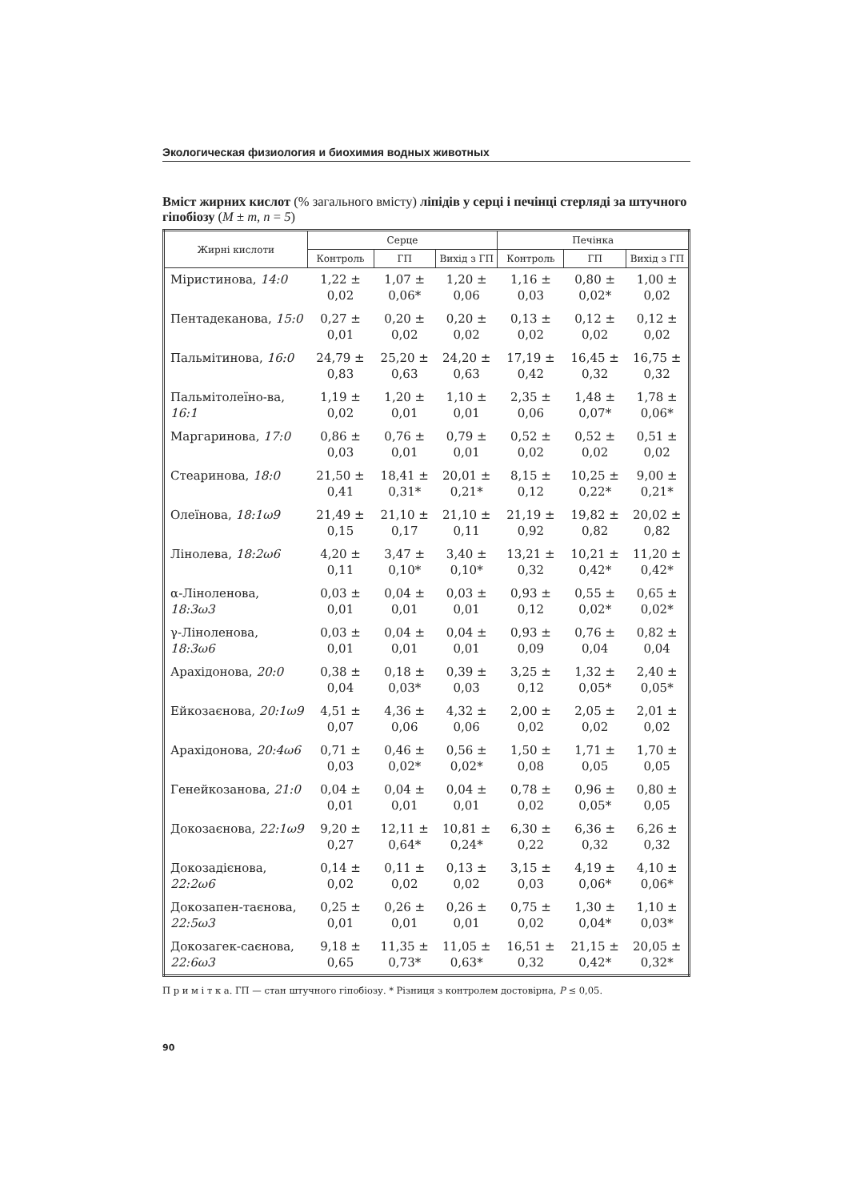Экологическая физиология и биохимия водных животных
Вміст жирних кислот (% загального вмісту) ліпідів у серці і печінці стерляді за штучного гіпобіозу (M ± m, n = 5)
| Жирні кислоти | Серце | | | Печінка | | |
| --- | --- | --- | --- | --- | --- | --- |
| | Контроль | ГП | Вихід з ГП | Контроль | ГП | Вихід з ГП |
| Міристинова, 14:0 | 1,22 ± 0,02 | 1,07 ± 0,06* | 1,20 ± 0,06 | 1,16 ± 0,03 | 0,80 ± 0,02* | 1,00 ± 0,02 |
| Пентадеканова, 15:0 | 0,27 ± 0,01 | 0,20 ± 0,02 | 0,20 ± 0,02 | 0,13 ± 0,02 | 0,12 ± 0,02 | 0,12 ± 0,02 |
| Пальмітинова, 16:0 | 24,79 ± 0,83 | 25,20 ± 0,63 | 24,20 ± 0,63 | 17,19 ± 0,42 | 16,45 ± 0,32 | 16,75 ± 0,32 |
| Пальмітолеїно-ва, 16:1 | 1,19 ± 0,02 | 1,20 ± 0,01 | 1,10 ± 0,01 | 2,35 ± 0,06 | 1,48 ± 0,07* | 1,78 ± 0,06* |
| Маргаринова, 17:0 | 0,86 ± 0,03 | 0,76 ± 0,01 | 0,79 ± 0,01 | 0,52 ± 0,02 | 0,52 ± 0,02 | 0,51 ± 0,02 |
| Стеаринова, 18:0 | 21,50 ± 0,41 | 18,41 ± 0,31* | 20,01 ± 0,21* | 8,15 ± 0,12 | 10,25 ± 0,22* | 9,00 ± 0,21* |
| Олеїнова, 18:1ω9 | 21,49 ± 0,15 | 21,10 ± 0,17 | 21,10 ± 0,11 | 21,19 ± 0,92 | 19,82 ± 0,82 | 20,02 ± 0,82 |
| Лінолева, 18:2ω6 | 4,20 ± 0,11 | 3,47 ± 0,10* | 3,40 ± 0,10* | 13,21 ± 0,32 | 10,21 ± 0,42* | 11,20 ± 0,42* |
| α-Ліноленова, 18:3ω3 | 0,03 ± 0,01 | 0,04 ± 0,01 | 0,03 ± 0,01 | 0,93 ± 0,12 | 0,55 ± 0,02* | 0,65 ± 0,02* |
| γ-Ліноленова, 18:3ω6 | 0,03 ± 0,01 | 0,04 ± 0,01 | 0,04 ± 0,01 | 0,93 ± 0,09 | 0,76 ± 0,04 | 0,82 ± 0,04 |
| Арахідонова, 20:0 | 0,38 ± 0,04 | 0,18 ± 0,03* | 0,39 ± 0,03 | 3,25 ± 0,12 | 1,32 ± 0,05* | 2,40 ± 0,05* |
| Ейкозаєнова, 20:1ω9 | 4,51 ± 0,07 | 4,36 ± 0,06 | 4,32 ± 0,06 | 2,00 ± 0,02 | 2,05 ± 0,02 | 2,01 ± 0,02 |
| Арахідонова, 20:4ω6 | 0,71 ± 0,03 | 0,46 ± 0,02* | 0,56 ± 0,02* | 1,50 ± 0,08 | 1,71 ± 0,05 | 1,70 ± 0,05 |
| Генейкозанова, 21:0 | 0,04 ± 0,01 | 0,04 ± 0,01 | 0,04 ± 0,01 | 0,78 ± 0,02 | 0,96 ± 0,05* | 0,80 ± 0,05 |
| Докозаєнова, 22:1ω9 | 9,20 ± 0,27 | 12,11 ± 0,64* | 10,81 ± 0,24* | 6,30 ± 0,22 | 6,36 ± 0,32 | 6,26 ± 0,32 |
| Докозадієнова, 22:2ω6 | 0,14 ± 0,02 | 0,11 ± 0,02 | 0,13 ± 0,02 | 3,15 ± 0,03 | 4,19 ± 0,06* | 4,10 ± 0,06* |
| Докозапен-таєнова, 22:5ω3 | 0,25 ± 0,01 | 0,26 ± 0,01 | 0,26 ± 0,01 | 0,75 ± 0,02 | 1,30 ± 0,04* | 1,10 ± 0,03* |
| Докозагек-саєнова, 22:6ω3 | 9,18 ± 0,65 | 11,35 ± 0,73* | 11,05 ± 0,63* | 16,51 ± 0,32 | 21,15 ± 0,42* | 20,05 ± 0,32* |
П р и м і т к а. ГП — стан штучного гіпобіозу. * Різниця з контролем достовірна, P ≤ 0,05.
90